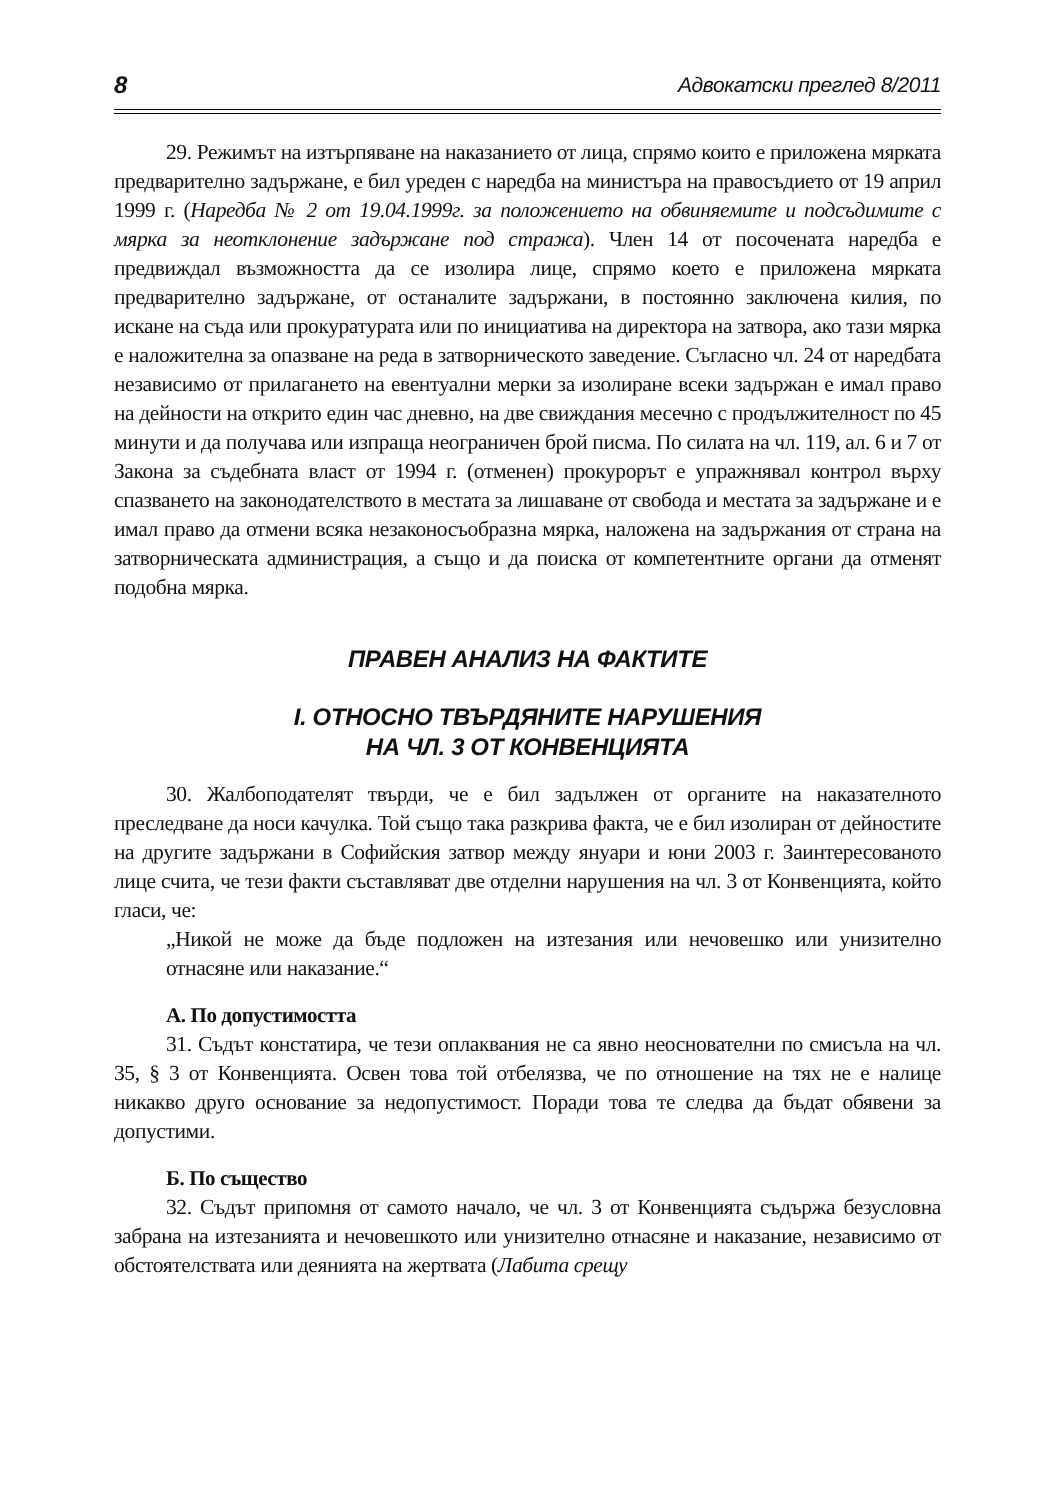8 Адвокатски преглед 8/2011
29. Режимът на изтърпяване на наказанието от лица, спрямо които е приложена мярката предварително задържане, е бил уреден с наредба на министъра на правосъдието от 19 април 1999 г. (Наредба № 2 от 19.04.1999г. за положението на обвиняемите и подсъдимите с мярка за неотклонение задържане под стража). Член 14 от посочената наредба е предвиждал възможността да се изолира лице, спрямо което е приложена мярката предварително задържане, от останалите задържани, в постоянно заключена килия, по искане на съда или прокуратурата или по инициатива на директора на затвора, ако тази мярка е наложителна за опазване на реда в затворническото заведение. Съгласно чл. 24 от наредбата независимо от прилагането на евентуални мерки за изолиране всеки задържан е имал право на дейности на открито един час дневно, на две свиждания месечно с продължителност по 45 минути и да получава или изпраща неограничен брой писма. По силата на чл. 119, ал. 6 и 7 от Закона за съдебната власт от 1994 г. (отменен) прокурорът е упражнявал контрол върху спазването на законодателството в местата за лишаване от свобода и местата за задържане и е имал право да отмени всяка незаконосъобразна мярка, наложена на задържания от страна на затворническата администрация, а също и да поиска от компетентните органи да отменят подобна мярка.
ПРАВЕН АНАЛИЗ НА ФАКТИТЕ
I. ОТНОСНО ТВЪРДЯНИТЕ НАРУШЕНИЯ
НА ЧЛ. 3 ОТ КОНВЕНЦИЯТА
30. Жалбоподателят твърди, че е бил задължен от органите на наказателното преследване да носи качулка. Той също така разкрива факта, че е бил изолиран от дейностите на другите задържани в Софийския затвор между януари и юни 2003 г. Заинтересованото лице счита, че тези факти съставляват две отделни нарушения на чл. 3 от Конвенцията, който гласи, че:
„Никой не може да бъде подложен на изтезания или нечовешко или унизително отнасяне или наказание.“
А. По допустимостта
31. Съдът констатира, че тези оплаквания не са явно неоснователни по смисъла на чл. 35, § 3 от Конвенцията. Освен това той отбелязва, че по отношение на тях не е налице никакво друго основание за недопустимост. Поради това те следва да бъдат обявени за допустими.
Б. По същество
32. Съдът припомня от самото начало, че чл. 3 от Конвенцията съдържа безусловна забрана на изтезанията и нечовешкото или унизително отнасяне и наказание, независимо от обстоятелствата или деянията на жертвата (Лабита срещу